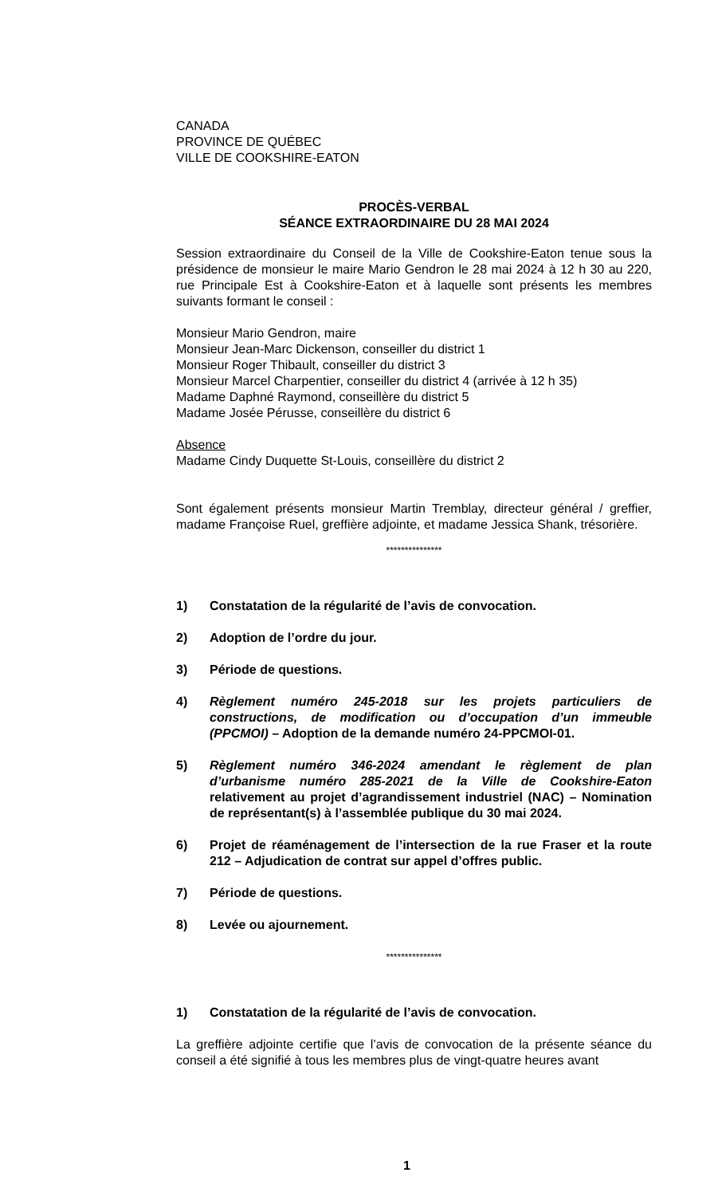CANADA
PROVINCE DE QUÉBEC
VILLE DE COOKSHIRE-EATON
PROCÈS-VERBAL
SÉANCE EXTRAORDINAIRE DU 28 MAI 2024
Session extraordinaire du Conseil de la Ville de Cookshire-Eaton tenue sous la présidence de monsieur le maire Mario Gendron le 28 mai 2024 à 12 h 30 au 220, rue Principale Est à Cookshire-Eaton et à laquelle sont présents les membres suivants formant le conseil :
Monsieur Mario Gendron, maire
Monsieur Jean-Marc Dickenson, conseiller du district 1
Monsieur Roger Thibault, conseiller du district 3
Monsieur Marcel Charpentier, conseiller du district 4 (arrivée à 12 h 35)
Madame Daphné Raymond, conseillère du district 5
Madame Josée Pérusse, conseillère du district 6
Absence
Madame Cindy Duquette St-Louis, conseillère du district 2
Sont également présents monsieur Martin Tremblay, directeur général / greffier, madame Françoise Ruel, greffière adjointe, et madame Jessica Shank, trésorière.
***************
1) Constatation de la régularité de l’avis de convocation.
2) Adoption de l’ordre du jour.
3) Période de questions.
4) Règlement numéro 245-2018 sur les projets particuliers de constructions, de modification ou d’occupation d’un immeuble (PPCMOI) – Adoption de la demande numéro 24-PPCMOI-01.
5) Règlement numéro 346-2024 amendant le règlement de plan d’urbanisme numéro 285-2021 de la Ville de Cookshire-Eaton relativement au projet d’agrandissement industriel (NAC) – Nomination de représentant(s) à l’assemblée publique du 30 mai 2024.
6) Projet de réaménagement de l’intersection de la rue Fraser et la route 212 – Adjudication de contrat sur appel d’offres public.
7) Période de questions.
8) Levée ou ajournement.
***************
1) Constatation de la régularité de l’avis de convocation.
La greffière adjointe certifie que l’avis de convocation de la présente séance du conseil a été signifié à tous les membres plus de vingt-quatre heures avant
1